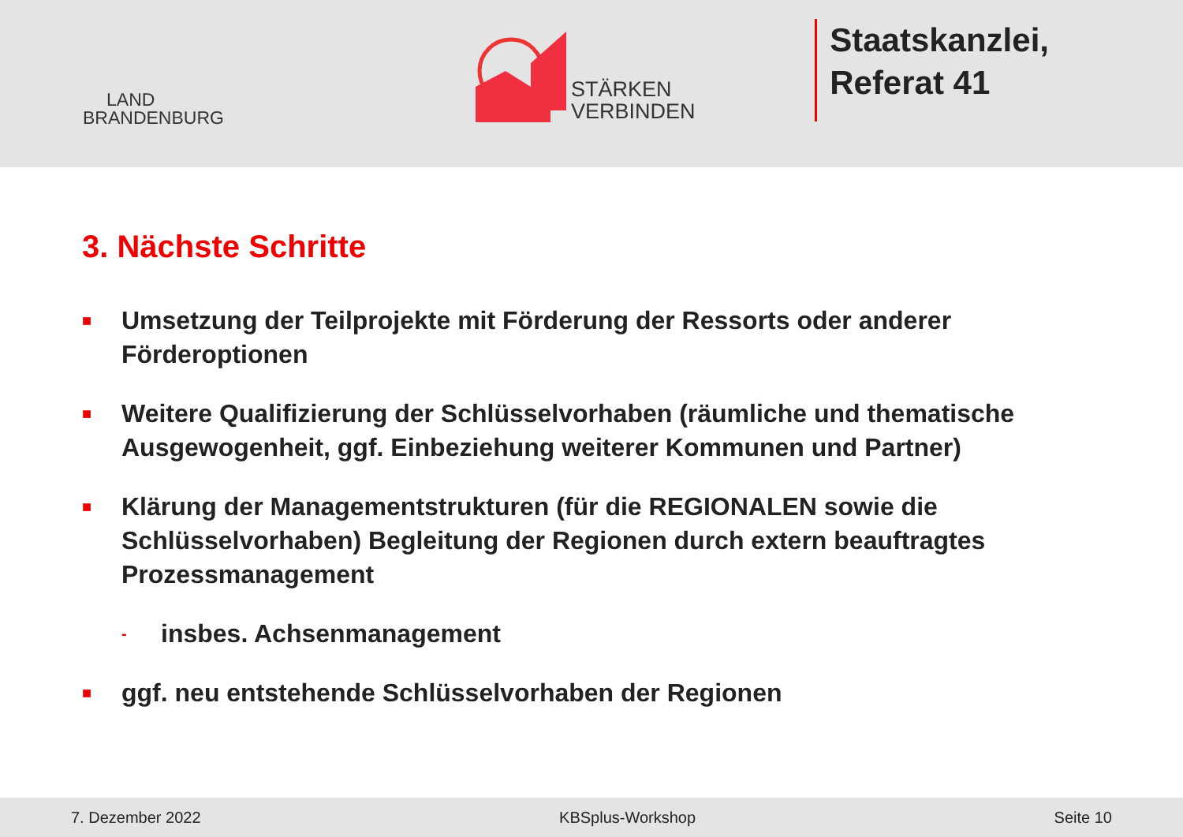LAND
BRANDENBURG
STÄRKEN
VERBINDEN
Staatskanzlei,
Referat 41
3. Nächste Schritte
■ Umsetzung der Teilprojekte mit Förderung der Ressorts oder anderer Förderoptionen
■ Weitere Qualifizierung der Schlüsselvorhaben (räumliche und thematische Ausgewogenheit, ggf. Einbeziehung weiterer Kommunen und Partner)
■ Klärung der Managementstrukturen (für die REGIONALEN sowie die Schlüsselvorhaben) Begleitung der Regionen durch extern beauftragtes Prozessmanagement
- insbes. Achsenmanagement
■ ggf. neu entstehende Schlüsselvorhaben der Regionen
7. Dezember 2022 KBSplus-Workshop Seite 10